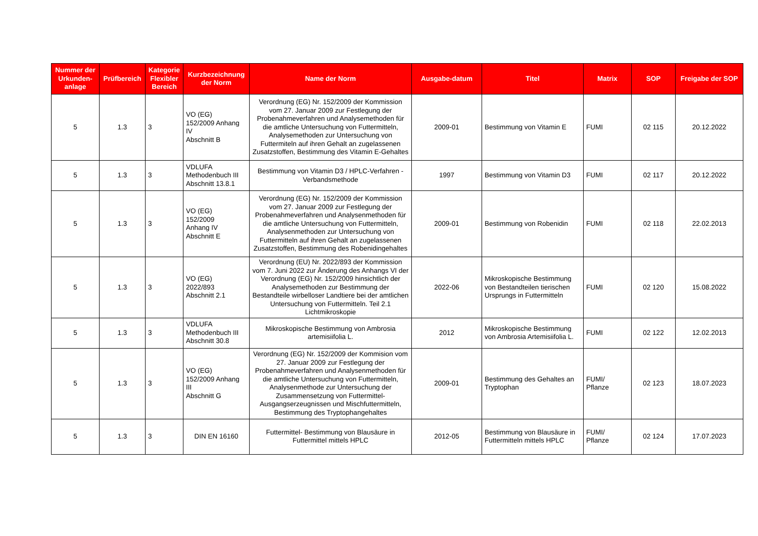| Nummer der Urkunden-anlage | Prüfbereich | Kategorie Flexibler Bereich | Kurzbezeichnung der Norm | Name der Norm | Ausgabe-datum | Titel | Matrix | SOP | Freigabe der SOP |
| --- | --- | --- | --- | --- | --- | --- | --- | --- | --- |
| 5 | 1.3 | 3 | VO (EG) 152/2009 Anhang IV Abschnitt B | Verordnung (EG) Nr. 152/2009 der Kommission vom 27. Januar 2009 zur Festlegung der Probenahmeverfahren und Analysemethoden für die amtliche Untersuchung von Futtermitteln, Analysemethoden zur Untersuchung von Futtermiteln auf ihren Gehalt an zugelassenen Zusatzstoffen, Bestimmung des Vitamin E-Gehaltes | 2009-01 | Bestimmung von Vitamin E | FUMI | 02 115 | 20.12.2022 |
| 5 | 1.3 | 3 | VDLUFA Methodenbuch III Abschnitt 13.8.1 | Bestimmung von Vitamin D3 / HPLC-Verfahren - Verbandsmethode | 1997 | Bestimmung von Vitamin D3 | FUMI | 02 117 | 20.12.2022 |
| 5 | 1.3 | 3 | VO (EG) 152/2009 Anhang IV Abschnitt E | Verordnung (EG) Nr. 152/2009 der Kommission vom 27. Januar 2009 zur Festlegung der Probenahmeverfahren und Analysenmethoden für die amtliche Untersuchung von Futtermitteln, Analysenmethoden zur Untersuchung von Futtermitteln auf ihren Gehalt an zugelassenen Zusatzstoffen, Bestimmung des Robenidingehaltes | 2009-01 | Bestimmung von Robenidin | FUMI | 02 118 | 22.02.2013 |
| 5 | 1.3 | 3 | VO (EG) 2022/893 Abschnitt 2.1 | Verordnung (EU) Nr. 2022/893 der Kommission vom 7. Juni 2022 zur Änderung des Anhangs VI der Verordnung (EG) Nr. 152/2009 hinsichtlich der Analysemethoden zur Bestimmung der Bestandteile wirbelloser Landtiere bei der amtlichen Untersuchung von Futtermitteln. Teil 2.1 Lichtmikroskopie | 2022-06 | Mikroskopische Bestimmung von Bestandteilen tierischen Ursprungs in Futtermitteln | FUMI | 02 120 | 15.08.2022 |
| 5 | 1.3 | 3 | VDLUFA Methodenbuch III Abschnitt 30.8 | Mikroskopische Bestimmung von Ambrosia artemisiifolia L. | 2012 | Mikroskopische Bestimmung von Ambrosia Artemisiifolia L. | FUMI | 02 122 | 12.02.2013 |
| 5 | 1.3 | 3 | VO (EG) 152/2009 Anhang III Abschnitt G | Verordnung (EG) Nr. 152/2009 der Kommision vom 27. Januar 2009 zur Festlegung der Probenahmeverfahren und Analysenmethoden für die amtliche Untersuchung von Futtermitteln, Analysenmethode zur Untersuchung der Zusammensetzung von Futtermittel-Ausgangserzeugnissen und Mischfuttermitteln, Bestimmung des Tryptophangehaltes | 2009-01 | Bestimmung des Gehaltes an Tryptophan | FUMI/ Pflanze | 02 123 | 18.07.2023 |
| 5 | 1.3 | 3 | DIN EN 16160 | Futtermittel- Bestimmung von Blausäure in Futtermittel mittels HPLC | 2012-05 | Bestimmung von Blausäure in Futtermitteln mittels HPLC | FUMI/ Pflanze | 02 124 | 17.07.2023 |